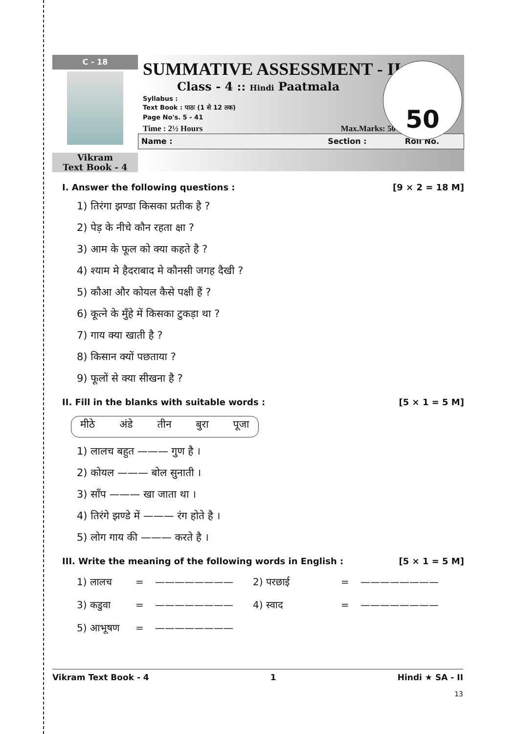C - 18
Vikram
Text Book - 4
SUMMATIVE ASSESSMENT - II
Class - 4 :: Hindi Paatmala
Syllabus :
Text Book : पाठः (1 से 12 तक)
Page No's. 5 - 41
50
Time : 2½ Hours Max.Marks: 50
Name : Section : Roll No.
I. Answer the following questions : [9 × 2 = 18 M]
1) तिरंगा झण्डा किसका प्रतीक है ?
2) पेड़ के नीचे कौन रहता क्षा ?
3) आम के फूल को क्या कहते है ?
4) श्याम मे हैदराबाद मे कौनसी जगह दैखी ?
5) कौआ और कोयल कैसे पक्षी हैं ?
6) कूत्ने के मुँहे में किसका टुकड़ा था ?
7) गाय क्या खाती है ?
8) किसान क्यों पछताया ?
9) फूलों से क्या सीखना है ?
II. Fill in the blanks with suitable words : [5 × 1 = 5 M]
मीठे अंडे तीन बुरा पूजा
1) लालच बहुत ——— गुण है ।
2) कोयल ——— बोल सुनाती ।
3) साँप ——— खा जाता था ।
4) तिरंगे झण्डे में ——— रंग होते है ।
5) लोग गाय की ——— करते है ।
III. Write the meaning of the following words in English : [5 × 1 = 5 M]
1) लालच = ———————— 2) परछाई = ————————
3) कडुवा = ———————— 4) स्वाद = ————————
5) आभूषण = ————————
Vikram Text Book - 4 1 Hindi ★ SA - II
13